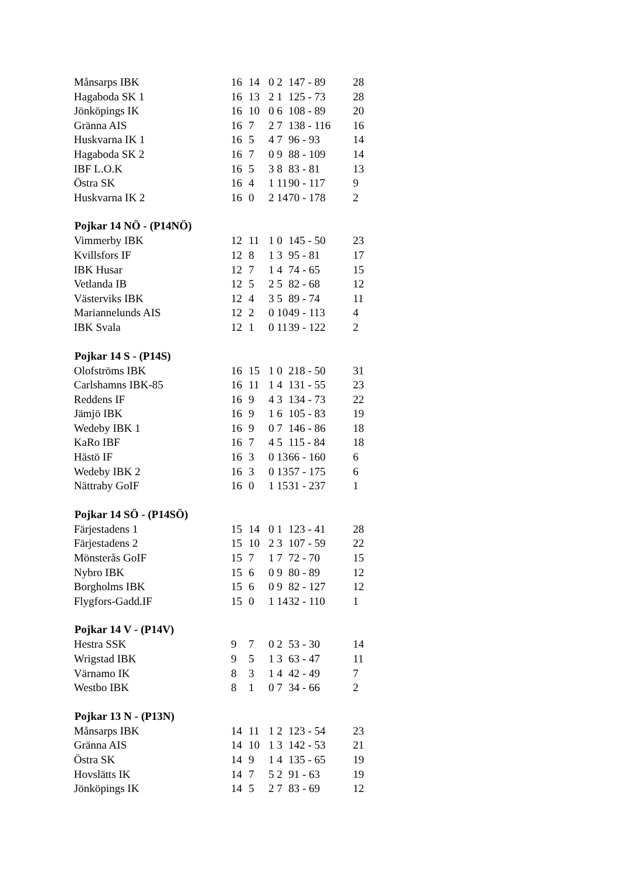| Månsarps IBK | 16 | 14 | 0 2 | 147 - 89 | 28 |
| Hagaboda SK 1 | 16 | 13 | 2 1 | 125 - 73 | 28 |
| Jönköpings IK | 16 | 10 | 0 6 | 108 - 89 | 20 |
| Gränna AIS | 16 | 7 | 2 7 | 138 - 116 | 16 |
| Huskvarna IK 1 | 16 | 5 | 4 7 | 96 - 93 | 14 |
| Hagaboda SK 2 | 16 | 7 | 0 9 | 88 - 109 | 14 |
| IBF L.O.K | 16 | 5 | 3 8 | 83 - 81 | 13 |
| Östra SK | 16 | 4 | 1 11 | 90 - 117 | 9 |
| Huskvarna IK 2 | 16 | 0 | 2 14 | 70 - 178 | 2 |
| Pojkar 14 NÖ - (P14NÖ) | | | | | |
| Vimmerby IBK | 12 | 11 | 1 0 | 145 - 50 | 23 |
| Kvillsfors IF | 12 | 8 | 1 3 | 95 - 81 | 17 |
| IBK Husar | 12 | 7 | 1 4 | 74 - 65 | 15 |
| Vetlanda IB | 12 | 5 | 2 5 | 82 - 68 | 12 |
| Västerviks IBK | 12 | 4 | 3 5 | 89 - 74 | 11 |
| Mariannelunds AIS | 12 | 2 | 0 10 | 49 - 113 | 4 |
| IBK Svala | 12 | 1 | 0 11 | 39 - 122 | 2 |
| Pojkar 14 S - (P14S) | | | | | |
| Olofströms IBK | 16 | 15 | 1 0 | 218 - 50 | 31 |
| Carlshamns IBK-85 | 16 | 11 | 1 4 | 131 - 55 | 23 |
| Reddens IF | 16 | 9 | 4 3 | 134 - 73 | 22 |
| Jämjö IBK | 16 | 9 | 1 6 | 105 - 83 | 19 |
| Wedeby IBK 1 | 16 | 9 | 0 7 | 146 - 86 | 18 |
| KaRo IBF | 16 | 7 | 4 5 | 115 - 84 | 18 |
| Hästö IF | 16 | 3 | 0 13 | 66 - 160 | 6 |
| Wedeby IBK 2 | 16 | 3 | 0 13 | 57 - 175 | 6 |
| Nättraby GoIF | 16 | 0 | 1 15 | 31 - 237 | 1 |
| Pojkar 14 SÖ - (P14SÖ) | | | | | |
| Färjestadens 1 | 15 | 14 | 0 1 | 123 - 41 | 28 |
| Färjestadens 2 | 15 | 10 | 2 3 | 107 - 59 | 22 |
| Mönsterås GoIF | 15 | 7 | 1 7 | 72 - 70 | 15 |
| Nybro IBK | 15 | 6 | 0 9 | 80 - 89 | 12 |
| Borgholms IBK | 15 | 6 | 0 9 | 82 - 127 | 12 |
| Flygfors-Gadd.IF | 15 | 0 | 1 14 | 32 - 110 | 1 |
| Pojkar 14 V - (P14V) | | | | | |
| Hestra SSK | 9 | 7 | 0 2 | 53 - 30 | 14 |
| Wrigstad IBK | 9 | 5 | 1 3 | 63 - 47 | 11 |
| Värnamo IK | 8 | 3 | 1 4 | 42 - 49 | 7 |
| Westbo IBK | 8 | 1 | 0 7 | 34 - 66 | 2 |
| Pojkar 13 N - (P13N) | | | | | |
| Månsarps IBK | 14 | 11 | 1 2 | 123 - 54 | 23 |
| Gränna AIS | 14 | 10 | 1 3 | 142 - 53 | 21 |
| Östra SK | 14 | 9 | 1 4 | 135 - 65 | 19 |
| Hovslätts IK | 14 | 7 | 5 2 | 91 - 63 | 19 |
| Jönköpings IK | 14 | 5 | 2 7 | 83 - 69 | 12 |